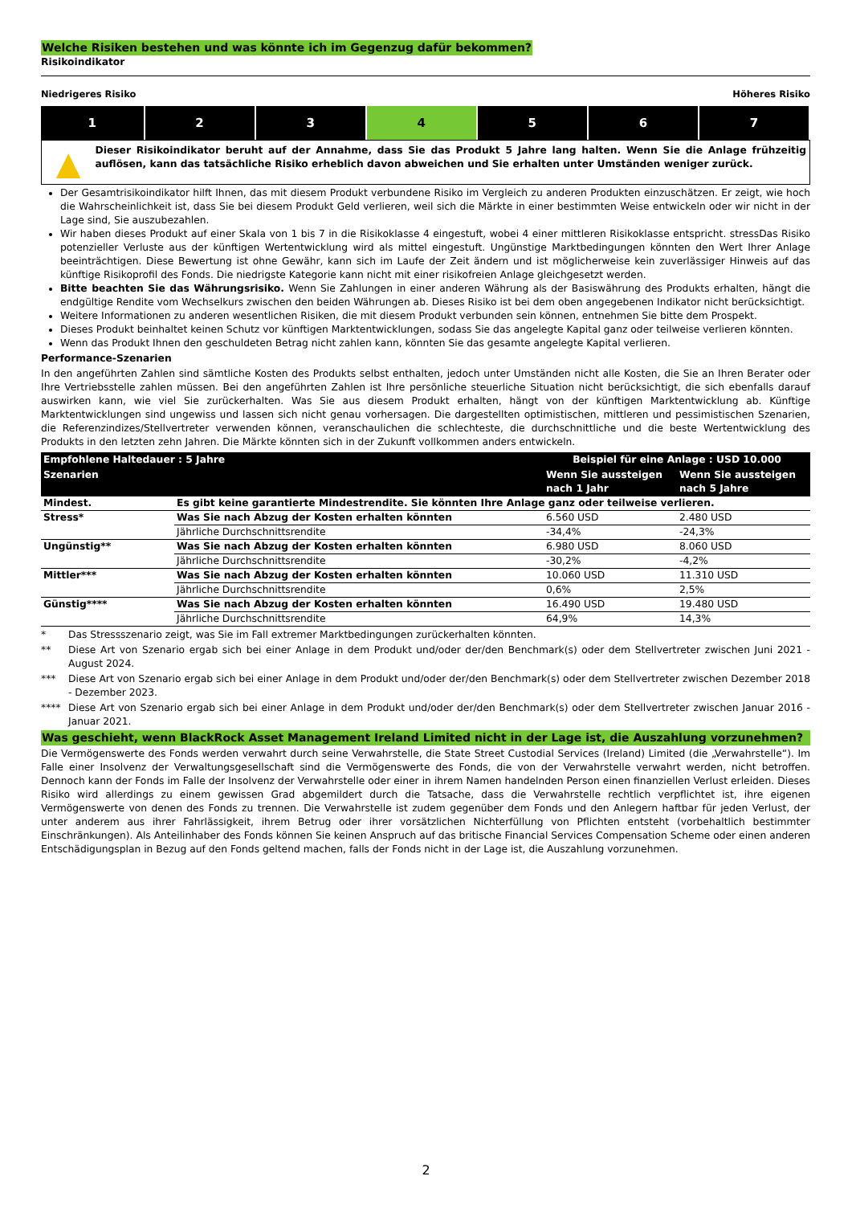Welche Risiken bestehen und was könnte ich im Gegenzug dafür bekommen?
Risikoindikator
Niedrigeres Risiko Höheres Risiko
| 1 | 2 | 3 | 4 | 5 | 6 | 7 |
▲
Dieser Risikoindikator beruht auf der Annahme, dass Sie das Produkt 5 Jahre lang halten. Wenn Sie die Anlage frühzeitig auflösen, kann das tatsächliche Risiko erheblich davon abweichen und Sie erhalten unter Umständen weniger zurück.
Der Gesamtrisikoindikator hilft Ihnen, das mit diesem Produkt verbundene Risiko im Vergleich zu anderen Produkten einzuschätzen. Er zeigt, wie hoch die Wahrscheinlichkeit ist, dass Sie bei diesem Produkt Geld verlieren, weil sich die Märkte in einer bestimmten Weise entwickeln oder wir nicht in der Lage sind, Sie auszubezahlen.
Wir haben dieses Produkt auf einer Skala von 1 bis 7 in die Risikoklasse 4 eingestuft, wobei 4 einer mittleren Risikoklasse entspricht. stressDas Risiko potenzieller Verluste aus der künftigen Wertentwicklung wird als mittel eingestuft. Ungünstige Marktbedingungen könnten den Wert Ihrer Anlage beeinträchtigen. Diese Bewertung ist ohne Gewähr, kann sich im Laufe der Zeit ändern und ist möglicherweise kein zuverlässiger Hinweis auf das künftige Risikoprofil des Fonds. Die niedrigste Kategorie kann nicht mit einer risikofreien Anlage gleichgesetzt werden.
Bitte beachten Sie das Währungsrisiko. Wenn Sie Zahlungen in einer anderen Währung als der Basiswährung des Produkts erhalten, hängt die endgültige Rendite vom Wechselkurs zwischen den beiden Währungen ab. Dieses Risiko ist bei dem oben angegebenen Indikator nicht berücksichtigt.
Weitere Informationen zu anderen wesentlichen Risiken, die mit diesem Produkt verbunden sein können, entnehmen Sie bitte dem Prospekt.
Dieses Produkt beinhaltet keinen Schutz vor künftigen Marktentwicklungen, sodass Sie das angelegte Kapital ganz oder teilweise verlieren könnten.
Wenn das Produkt Ihnen den geschuldeten Betrag nicht zahlen kann, könnten Sie das gesamte angelegte Kapital verlieren.
Performance-Szenarien
In den angeführten Zahlen sind sämtliche Kosten des Produkts selbst enthalten, jedoch unter Umständen nicht alle Kosten, die Sie an Ihren Berater oder Ihre Vertriebsstelle zahlen müssen. Bei den angeführten Zahlen ist Ihre persönliche steuerliche Situation nicht berücksichtigt, die sich ebenfalls darauf auswirken kann, wie viel Sie zurückerhalten. Was Sie aus diesem Produkt erhalten, hängt von der künftigen Marktentwicklung ab. Künftige Marktentwicklungen sind ungewiss und lassen sich nicht genau vorhersagen. Die dargestellten optimistischen, mittleren und pessimistischen Szenarien, die Referenzindizes/Stellvertreter verwenden können, veranschaulichen die schlechteste, die durchschnittliche und die beste Wertentwicklung des Produkts in den letzten zehn Jahren. Die Märkte könnten sich in der Zukunft vollkommen anders entwickeln.
| Empfohlene Haltedauer : 5 Jahre | | Beispiel für eine Anlage : USD 10.000 | |
| --- | --- | --- | --- |
| Szenarien | | Wenn Sie aussteigen nach 1 Jahr | Wenn Sie aussteigen nach 5 Jahre |
| Mindest. | Es gibt keine garantierte Mindestrendite. Sie könnten Ihre Anlage ganz oder teilweise verlieren. | | |
| Stress* | Was Sie nach Abzug der Kosten erhalten könnten | 6.560 USD | 2.480 USD |
| | Jährliche Durchschnittsrendite | -34,4% | -24,3% |
| Ungünstig** | Was Sie nach Abzug der Kosten erhalten könnten | 6.980 USD | 8.060 USD |
| | Jährliche Durchschnittsrendite | -30,2% | -4,2% |
| Mittler*** | Was Sie nach Abzug der Kosten erhalten könnten | 10.060 USD | 11.310 USD |
| | Jährliche Durchschnittsrendite | 0,6% | 2,5% |
| Günstig**** | Was Sie nach Abzug der Kosten erhalten könnten | 16.490 USD | 19.480 USD |
| | Jährliche Durchschnittsrendite | 64,9% | 14,3% |
* Das Stressszenario zeigt, was Sie im Fall extremer Marktbedingungen zurückerhalten könnten.
** Diese Art von Szenario ergab sich bei einer Anlage in dem Produkt und/oder der/den Benchmark(s) oder dem Stellvertreter zwischen Juni 2021 - August 2024.
*** Diese Art von Szenario ergab sich bei einer Anlage in dem Produkt und/oder der/den Benchmark(s) oder dem Stellvertreter zwischen Dezember 2018 - Dezember 2023.
**** Diese Art von Szenario ergab sich bei einer Anlage in dem Produkt und/oder der/den Benchmark(s) oder dem Stellvertreter zwischen Januar 2016 - Januar 2021.
Was geschieht, wenn BlackRock Asset Management Ireland Limited nicht in der Lage ist, die Auszahlung vorzunehmen?
Die Vermögenswerte des Fonds werden verwahrt durch seine Verwahrstelle, die State Street Custodial Services (Ireland) Limited (die „Verwahrstelle“). Im Falle einer Insolvenz der Verwaltungsgesellschaft sind die Vermögenswerte des Fonds, die von der Verwahrstelle verwahrt werden, nicht betroffen. Dennoch kann der Fonds im Falle der Insolvenz der Verwahrstelle oder einer in ihrem Namen handelnden Person einen finanziellen Verlust erleiden. Dieses Risiko wird allerdings zu einem gewissen Grad abgemildert durch die Tatsache, dass die Verwahrstelle rechtlich verpflichtet ist, ihre eigenen Vermögenswerte von denen des Fonds zu trennen. Die Verwahrstelle ist zudem gegenüber dem Fonds und den Anlegern haftbar für jeden Verlust, der unter anderem aus ihrer Fahrlässigkeit, ihrem Betrug oder ihrer vorsätzlichen Nichterfüllung von Pflichten entsteht (vorbehaltlich bestimmter Einschränkungen). Als Anteilinhaber des Fonds können Sie keinen Anspruch auf das britische Financial Services Compensation Scheme oder einen anderen Entschädigungsplan in Bezug auf den Fonds geltend machen, falls der Fonds nicht in der Lage ist, die Auszahlung vorzunehmen.
2